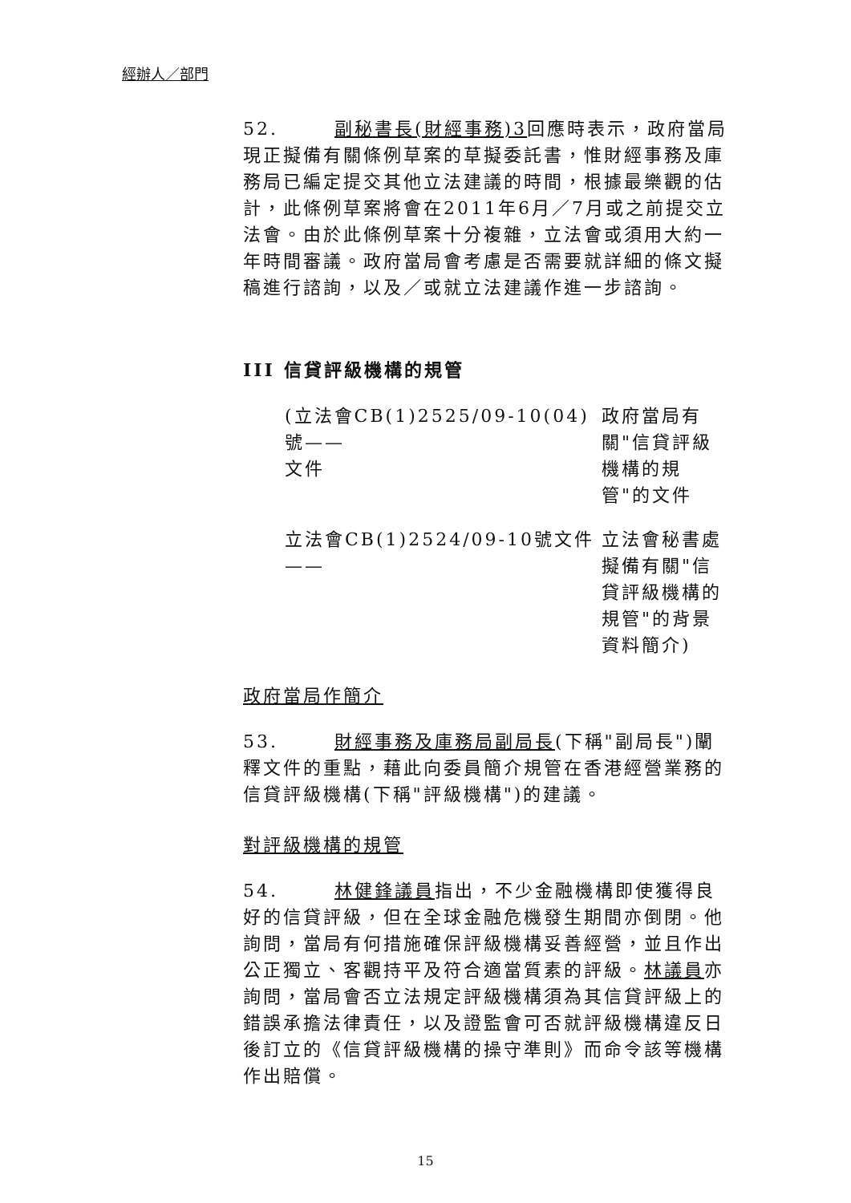經辦人／部門
52. 副秘書長(財經事務)3回應時表示，政府當局現正擬備有關條例草案的草擬委託書，惟財經事務及庫務局已編定提交其他立法建議的時間，根據最樂觀的估計，此條例草案將會在2011年6月／7月或之前提交立法會。由於此條例草案十分複雜，立法會或須用大約一年時間審議。政府當局會考慮是否需要就詳細的條文擬稿進行諮詢，以及／或就立法建議作進一步諮詢。
III 信貸評級機構的規管
(立法會CB(1)2525/09-10(04)號——
文件
政府當局有關"信貸評級機構的規管"的文件
立法會CB(1)2524/09-10號文件——
立法會秘書處擬備有關"信貸評級機構的規管"的背景資料簡介)
政府當局作簡介
53. 財經事務及庫務局副局長(下稱"副局長")闡釋文件的重點，藉此向委員簡介規管在香港經營業務的信貸評級機構(下稱"評級機構")的建議。
對評級機構的規管
54. 林健鋒議員指出，不少金融機構即使獲得良好的信貸評級，但在全球金融危機發生期間亦倒閉。他詢問，當局有何措施確保評級機構妥善經營，並且作出公正獨立、客觀持平及符合適當質素的評級。林議員亦詢問，當局會否立法規定評級機構須為其信貸評級上的錯誤承擔法律責任，以及證監會可否就評級機構違反日後訂立的《信貸評級機構的操守準則》而命令該等機構作出賠償。
15